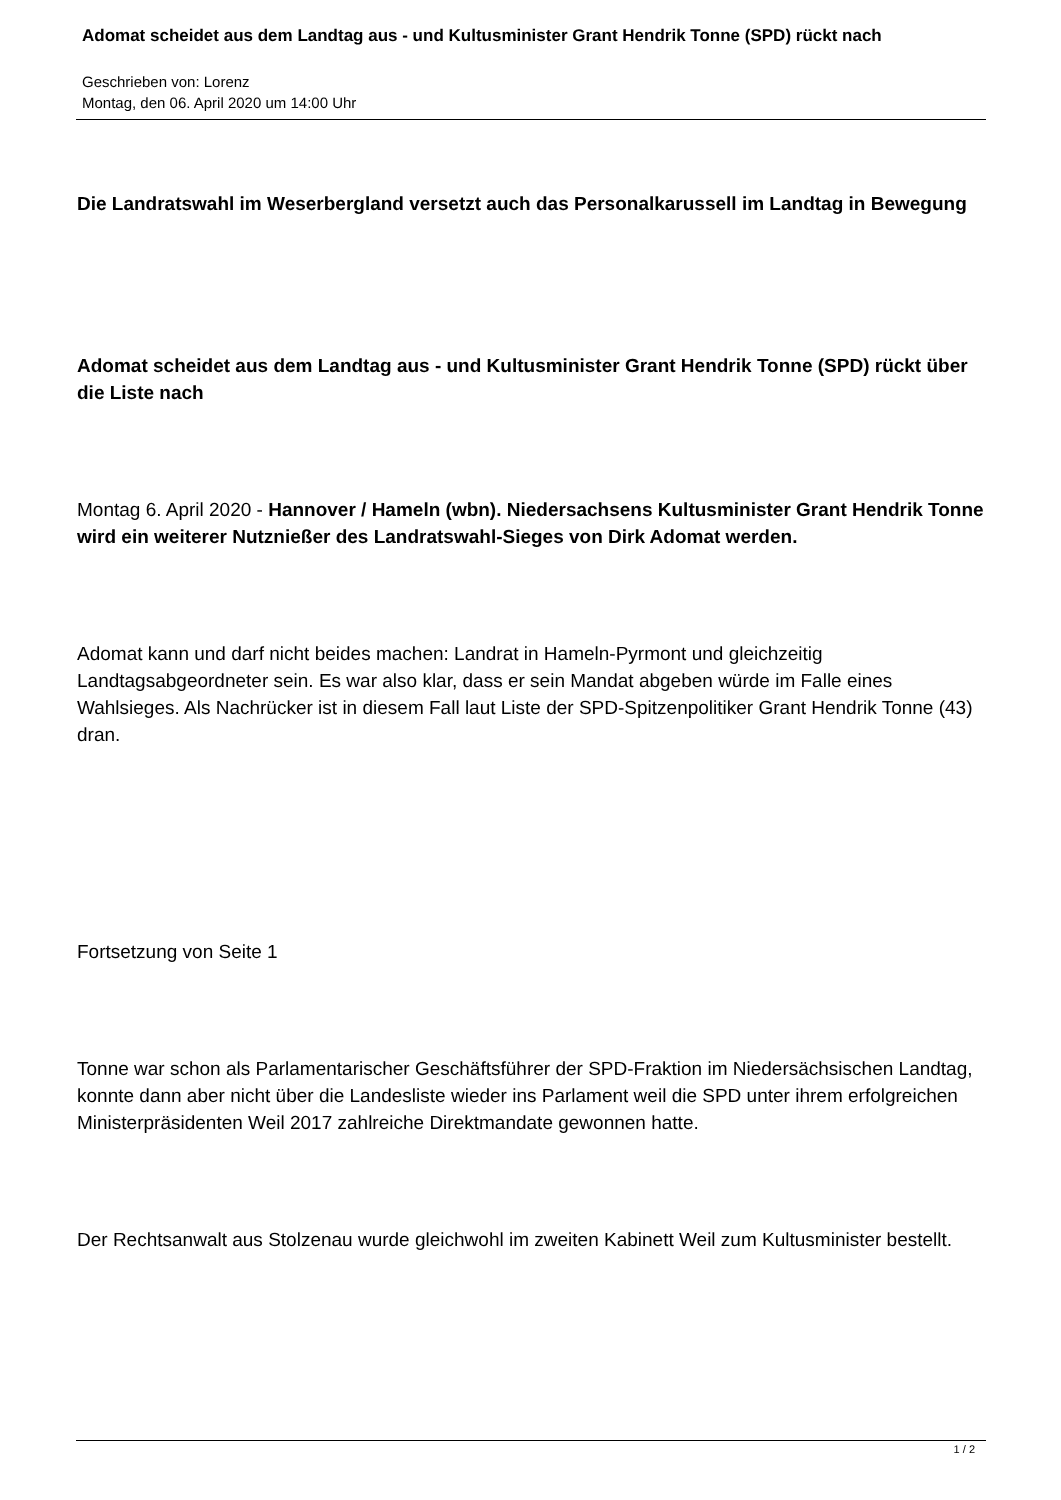Adomat scheidet aus dem Landtag aus - und Kultusminister Grant Hendrik Tonne (SPD) rückt nach
Geschrieben von: Lorenz
Montag, den 06. April 2020 um 14:00 Uhr
Die Landratswahl im Weserbergland versetzt auch das Personalkarussell im Landtag in Bewegung
Adomat scheidet aus dem Landtag aus - und Kultusminister Grant Hendrik Tonne (SPD) rückt über die Liste nach
Montag 6. April 2020 - Hannover / Hameln (wbn). Niedersachsens Kultusminister Grant Hendrik Tonne wird ein weiterer Nutznießer des Landratswahl-Sieges von Dirk Adomat werden.
Adomat kann und darf nicht beides machen: Landrat in Hameln-Pyrmont und gleichzeitig Landtagsabgeordneter sein. Es war also klar, dass er sein Mandat abgeben würde im Falle eines Wahlsieges. Als Nachrücker ist in diesem Fall laut Liste der SPD-Spitzenpolitiker Grant Hendrik Tonne (43) dran.
Fortsetzung von Seite 1
Tonne war schon als Parlamentarischer Geschäftsführer der SPD-Fraktion im Niedersächsischen Landtag, konnte dann aber nicht über die Landesliste wieder ins Parlament weil die SPD unter ihrem erfolgreichen Ministerpräsidenten Weil 2017 zahlreiche Direktmandate gewonnen hatte.
Der Rechtsanwalt aus Stolzenau wurde gleichwohl im zweiten Kabinett Weil zum Kultusminister bestellt.
1 / 2